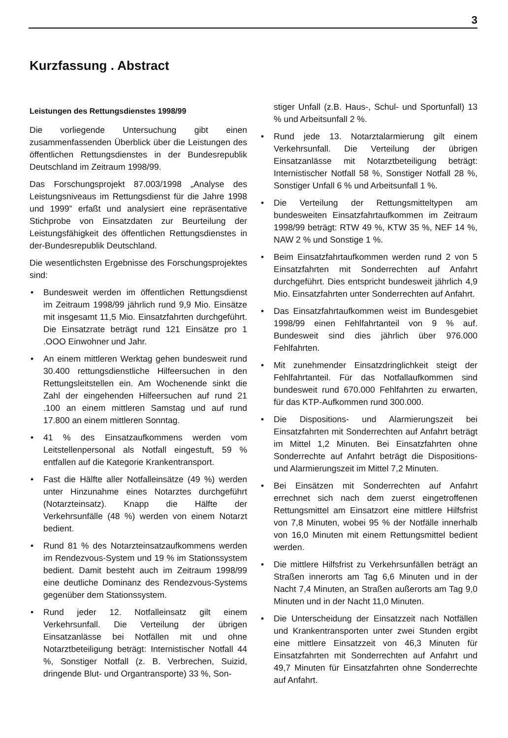3
Kurzfassung . Abstract
Leistungen des Rettungsdienstes 1998/99
Die vorliegende Untersuchung gibt einen zusammenfassenden Überblick über die Leistungen des öffentlichen Rettungsdienstes in der Bundesrepublik Deutschland im Zeitraum 1998/99.
Das Forschungsprojekt 87.003/1998 „Analyse des Leistungsniveaus im Rettungsdienst für die Jahre 1998 und 1999” erfaßt und analysiert eine repräsentative Stichprobe von Einsatzdaten zur Beurteilung der Leistungsfähigkeit des öffentlichen Rettungsdienstes in der-Bundesrepublik Deutschland.
Die wesentlichsten Ergebnisse des Forschungsprojektes sind:
• Bundesweit werden im öffentlichen Rettungsdienst im Zeitraum 1998/99 jährlich rund 9,9 Mio. Einsätze mit insgesamt 11,5 Mio. Einsatzfahrten durchgeführt. Die Einsatzrate beträgt rund 121 Einsätze pro 1 .OOO Einwohner und Jahr.
• An einem mittleren Werktag gehen bundesweit rund 30.400 rettungsdienstliche Hilfeersuchen in den Rettungsleitstellen ein. Am Wochenende sinkt die Zahl der eingehenden Hilfeersuchen auf rund 21 .100 an einem mittleren Samstag und auf rund 17.800 an einem mittleren Sonntag.
• 41 % des Einsatzaufkommens werden vom Leitstellenpersonal als Notfall eingestuft, 59 % entfallen auf die Kategorie Krankentransport.
• Fast die Hälfte aller Notfalleinsätze (49 %) werden unter Hinzunahme eines Notarztes durchgeführt (Notarzteinsatz). Knapp die Hälfte der Verkehrsunfälle (48 %) werden von einem Notarzt bedient.
• Rund 81 % des Notarzteinsatzaufkommens werden im Rendezvous-System und 19 % im Stationssystem bedient. Damit besteht auch im Zeitraum 1998/99 eine deutliche Dominanz des Rendezvous-Systems gegenüber dem Stationssystem.
• Rund jeder 12. Notfalleinsatz gilt einem Verkehrsunfall. Die Verteilung der übrigen Einsatzanlässe bei Notfällen mit und ohne Notarztbeteiligung beträgt: Internistischer Notfall 44 %, Sonstiger Notfall (z. B. Verbrechen, Suizid, dringende Blut- und Organtransporte) 33 %, Son-
stiger Unfall (z.B. Haus-, Schul- und Sportunfall) 13 % und Arbeitsunfall 2 %.
• Rund jede 13. Notarztalarmierung gilt einem Verkehrsunfall. Die Verteilung der übrigen Einsatzanlässe mit Notarztbeteiligung beträgt: Internistischer Notfall 58 %, Sonstiger Notfall 28 %, Sonstiger Unfall 6 % und Arbeitsunfall 1 %.
• Die Verteilung der Rettungsmitteltypen am bundesweiten Einsatzfahrtaufkommen im Zeitraum 1998/99 beträgt: RTW 49 %, KTW 35 %, NEF 14 %, NAW 2 % und Sonstige 1 %.
• Beim Einsatzfahrtaufkommen werden rund 2 von 5 Einsatzfahrten mit Sonderrechten auf Anfahrt durchgeführt. Dies entspricht bundesweit jährlich 4,9 Mio. Einsatzfahrten unter Sonderrechten auf Anfahrt.
• Das Einsatzfahrtaufkommen weist im Bundesgebiet 1998/99 einen Fehlfahrtanteil von 9 % auf. Bundesweit sind dies jährlich über 976.000 Fehlfahrten.
• Mit zunehmender Einsatzdringlichkeit steigt der Fehlfahrtanteil. Für das Notfallaufkommen sind bundesweit rund 670.000 Fehlfahrten zu erwarten, für das KTP-Aufkommen rund 300.000.
• Die Dispositions- und Alarmierungszeit bei Einsatzfahrten mit Sonderrechten auf Anfahrt beträgt im Mittel 1,2 Minuten. Bei Einsatzfahrten ohne Sonderrechte auf Anfahrt beträgt die Dispositions- und Alarmierungszeit im Mittel 7,2 Minuten.
• Bei Einsätzen mit Sonderrechten auf Anfahrt errechnet sich nach dem zuerst eingetroffenen Rettungsmittel am Einsatzort eine mittlere Hilfsfrist von 7,8 Minuten, wobei 95 % der Notfälle innerhalb von 16,0 Minuten mit einem Rettungsmittel bedient werden.
• Die mittlere Hilfsfrist zu Verkehrsunfällen beträgt an Straßen innerorts am Tag 6,6 Minuten und in der Nacht 7,4 Minuten, an Straßen außerorts am Tag 9,0 Minuten und in der Nacht 11,0 Minuten.
• Die Unterscheidung der Einsatzzeit nach Notfällen und Krankentransporten unter zwei Stunden ergibt eine mittlere Einsatzzeit von 46,3 Minuten für Einsatzfahrten mit Sonderrechten auf Anfahrt und 49,7 Minuten für Einsatzfahrten ohne Sonderrechte auf Anfahrt.